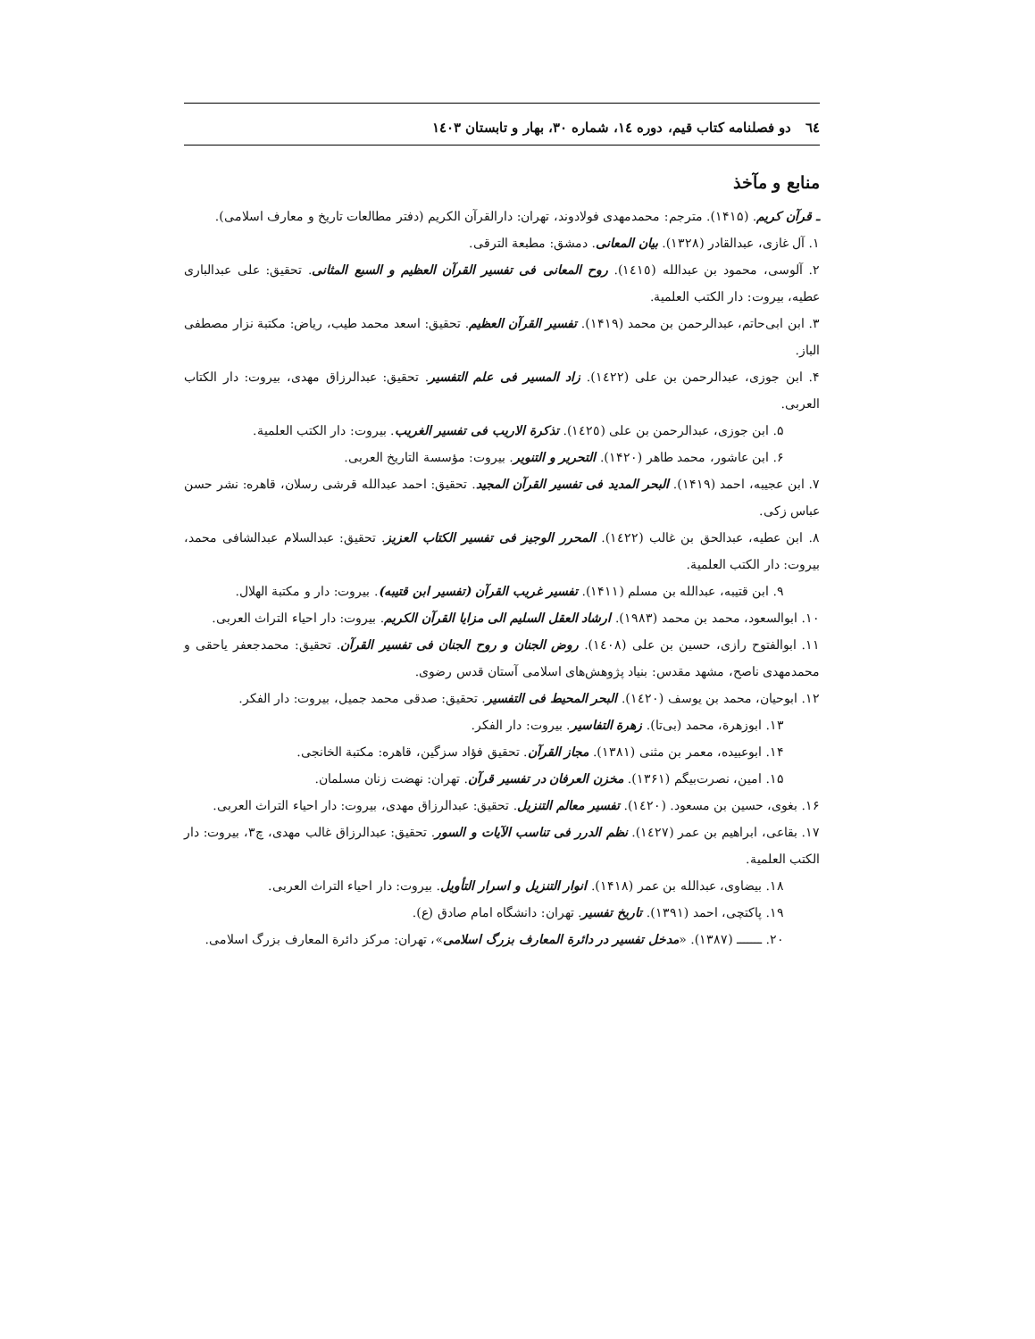٦٤ دو فصلنامه کتاب قیم، دوره ١٤، شماره ٣٠، بهار و تابستان ١٤٠٣
منابع و مآخذ
ـ قرآن کریم. (۱۴۱۵). مترجم: محمدمهدی فولادوند، تهران: دارالقرآن الکریم (دفتر مطالعات تاریخ و معارف اسلامی).
۱. آل غازی، عبدالقادر (۱۳۲۸). بیان المعانی. دمشق: مطبعة الترقی.
۲. آلوسی، محمود بن عبدالله (١٤١٥). روح المعانی فی تفسیر القرآن العظیم و السبع المثانی. تحقیق: علی عبدالباری عطیه، بیروت: دار الکتب العلمیة.
۳. ابن ابی‌حاتم، عبدالرحمن بن محمد (۱۴۱۹). تفسیر القرآن العظیم. تحقیق: اسعد محمد طیب، ریاض: مکتبة نزار مصطفی الباز.
۴. ابن جوزی، عبدالرحمن بن علی (١٤٢٢). زاد المسیر فی علم التفسیر. تحقیق: عبدالرزاق مهدی، بیروت: دار الکتاب العربی.
۵. ابن جوزی، عبدالرحمن بن علی (١٤٢٥). تذکرة الاریب فی تفسیر الغریب. بیروت: دار الکتب العلمیة.
۶. ابن عاشور، محمد طاهر (۱۴۲۰). التحریر و التنویر. بیروت: مؤسسة التاریخ العربی.
۷. ابن عجیبه، احمد (۱۴۱۹). البحر المدید فی تفسیر القرآن المجید. تحقیق: احمد عبدالله قرشی رسلان، قاهره: نشر حسن عباس زکی.
۸. ابن عطیه، عبدالحق بن غالب (١٤٢٢). المحرر الوجیز فی تفسیر الکتاب العزیز. تحقیق: عبدالسلام عبدالشافی محمد، بیروت: دار الکتب العلمیة.
۹. ابن قتیبه، عبدالله بن مسلم (۱۴۱۱). تفسیر غریب القرآن (تفسیر ابن قتیبه). بیروت: دار و مکتبة الهلال.
۱۰. ابوالسعود، محمد بن محمد (۱۹۸۳). ارشاد العقل السلیم الی مزایا القرآن الکریم. بیروت: دار احیاء التراث العربی.
۱۱. ابوالفتوح رازی، حسین بن علی (١٤٠٨). روض الجنان و روح الجنان فی تفسیر القرآن. تحقیق: محمدجعفر یاحقی و محمدمهدی ناصح، مشهد مقدس: بنیاد پژوهش‌های اسلامی آستان قدس رضوی.
۱۲. ابوحیان، محمد بن یوسف (١٤٢٠). البحر المحیط فی التفسیر. تحقیق: صدقی محمد جمیل، بیروت: دار الفکر.
۱۳. ابوزهرة، محمد (بی‌تا). زهرة التفاسیر. بیروت: دار الفکر.
۱۴. ابوعبیده، معمر بن مثنی (۱۳۸۱). مجاز القرآن. تحقیق فؤاد سزگین، قاهره: مکتبة الخانجی.
۱۵. امین، نصرت‌بیگم (۱۳۶۱). مخزن العرفان در تفسیر قرآن. تهران: نهضت زنان مسلمان.
۱۶. بغوی، حسین بن مسعود. (١٤٢٠). تفسیر معالم التنزیل. تحقیق: عبدالرزاق مهدی، بیروت: دار احیاء التراث العربی.
۱۷. بقاعی، ابراهیم بن عمر (١٤٢٧). نظم الدرر فی تناسب الآیات و السور. تحقیق: عبدالرزاق غالب مهدی، چ۳، بیروت: دار الکتب العلمیة.
۱۸. بیضاوی، عبدالله بن عمر (۱۴۱۸). انوار التنزیل و اسرار التأویل. بیروت: دار احیاء التراث العربی.
۱۹. پاکتچی، احمد (۱۳۹۱). تاریخ تفسیر. تهران: دانشگاه امام صادق (ع).
۲۰. ـــــــ (۱۳۸۷). «مدخل تفسیر در دائرة المعارف بزرگ اسلامی»، تهران: مرکز دائرة المعارف بزرگ اسلامی.